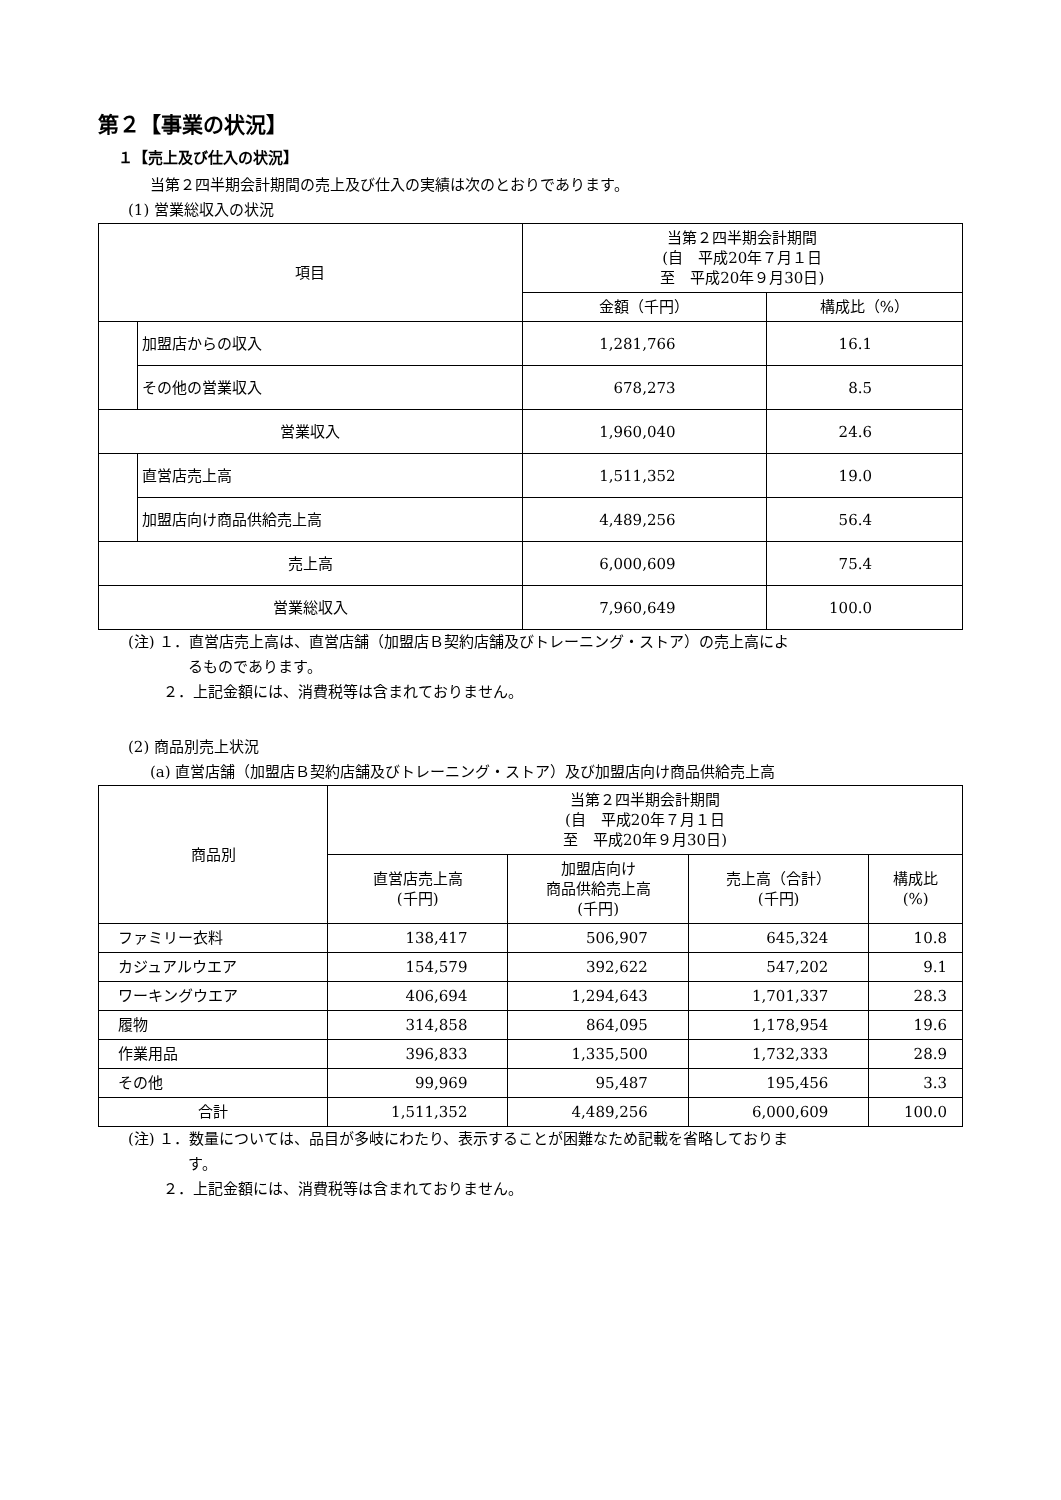第２【事業の状況】
１【売上及び仕入の状況】
当第２四半期会計期間の売上及び仕入の実績は次のとおりであります。
(1) 営業総収入の状況
| 項目 | | 当第２四半期会計期間 (自 平成20年７月１日 至 平成20年９月30日) | |
| --- | --- | --- | --- |
| | | 金額（千円） | 構成比（%） |
| | 加盟店からの収入 | 1,281,766 | 16.1 |
| | その他の営業収入 | 678,273 | 8.5 |
| 営業収入 | | 1,960,040 | 24.6 |
| | 直営店売上高 | 1,511,352 | 19.0 |
| | 加盟店向け商品供給売上高 | 4,489,256 | 56.4 |
| 売上高 | | 6,000,609 | 75.4 |
| 営業総収入 | | 7,960,649 | 100.0 |
(注) １．直営店売上高は、直営店舗（加盟店Ｂ契約店舗及びトレーニング・ストア）の売上高によ
　　　　るものであります。
　　 ２．上記金額には、消費税等は含まれておりません。
(2) 商品別売上状況
(a) 直営店舗（加盟店Ｂ契約店舗及びトレーニング・ストア）及び加盟店向け商品供給売上高
| 商品別 | 当第２四半期会計期間 (自 平成20年７月１日 至 平成20年９月30日) | | | |
| --- | --- | --- | --- | --- |
| | 直営店売上高 (千円) | 加盟店向け 商品供給売上高 (千円) | 売上高（合計） (千円) | 構成比 (%) |
| ファミリー衣料 | 138,417 | 506,907 | 645,324 | 10.8 |
| カジュアルウエア | 154,579 | 392,622 | 547,202 | 9.1 |
| ワーキングウエア | 406,694 | 1,294,643 | 1,701,337 | 28.3 |
| 履物 | 314,858 | 864,095 | 1,178,954 | 19.6 |
| 作業用品 | 396,833 | 1,335,500 | 1,732,333 | 28.9 |
| その他 | 99,969 | 95,487 | 195,456 | 3.3 |
| 合計 | 1,511,352 | 4,489,256 | 6,000,609 | 100.0 |
(注) １．数量については、品目が多岐にわたり、表示することが困難なため記載を省略しておりま
　　　　す。
　　 ２．上記金額には、消費税等は含まれておりません。